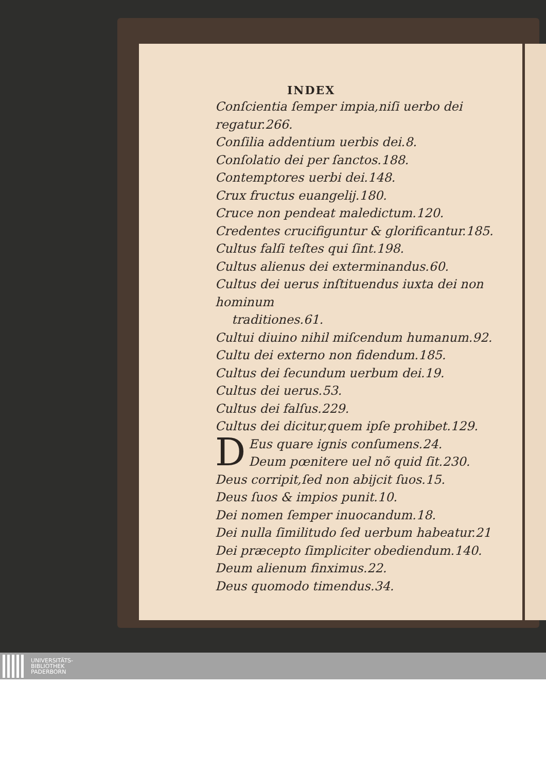INDEX
Conſcientia ſemper impia,niſi uerbo dei regatur.266.
Conſilia addentium uerbis dei.8.
Conſolatio dei per ſanctos.188.
Contemptores uerbi dei.148.
Crux fructus euangelij.180.
Cruce non pendeat maledictum.120.
Credentes crucifiguntur & glorificantur.185.
Cultus falſi teſtes qui ſint.198.
Cultus alienus dei exterminandus.60.
Cultus dei uerus inſtituendus iuxta dei non hominum
traditiones.61.
Cultui diuino nihil miſcendum humanum.92.
Cultu dei externo non fidendum.185.
Cultus dei ſecundum uerbum dei.19.
Cultus dei uerus.53.
Cultus dei falſus.229.
Cultus dei dicitur,quem ipſe prohibet.129.
DEus quare ignis conſumens.24.
Deum pœnitere uel nõ quid ſit.230.
Deus corripit,ſed non abijcit ſuos.15.
Deus ſuos & impios punit.10.
Dei nomen ſemper inuocandum.18.
Dei nulla ſimilitudo ſed uerbum habeatur.21
Dei præcepto ſimpliciter obediendum.140.
Deum alienum finximus.22.
Deus quomodo timendus.34.
UNIVERSITÄTS-
BIBLIOTHEK
PADERBORN